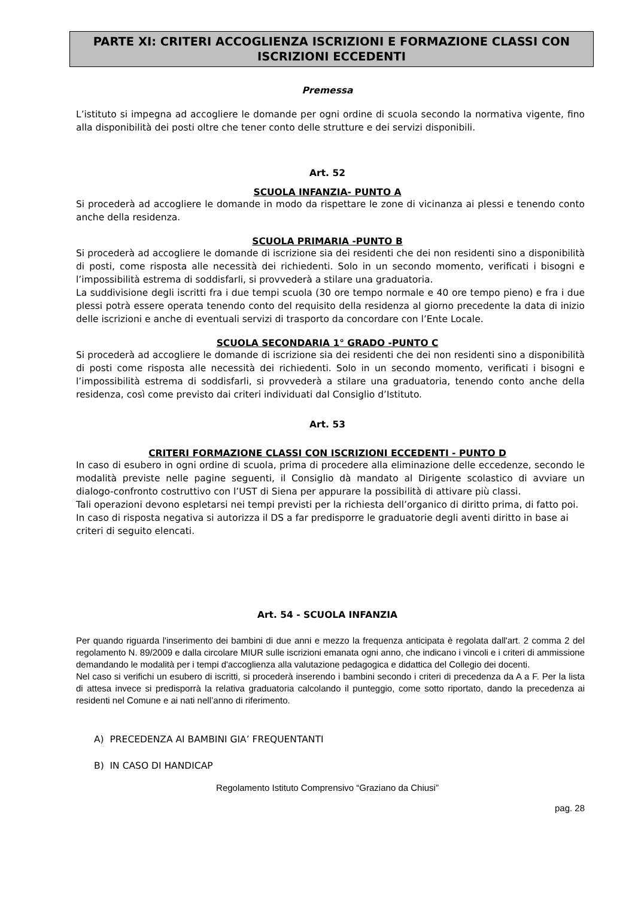PARTE XI: CRITERI ACCOGLIENZA ISCRIZIONI E FORMAZIONE CLASSI CON ISCRIZIONI ECCEDENTI
Premessa
L’istituto si impegna ad accogliere le domande per ogni ordine di scuola secondo la normativa vigente, fino alla disponibilità dei posti oltre che tener conto delle strutture e dei servizi disponibili.
Art. 52
SCUOLA INFANZIA- PUNTO A
Si procederà ad accogliere le domande in modo da rispettare le zone di vicinanza ai plessi e tenendo conto anche della residenza.
SCUOLA PRIMARIA -PUNTO B
Si procederà ad accogliere le domande di iscrizione sia dei residenti che dei non residenti sino a disponibilità di posti, come risposta alle necessità dei richiedenti. Solo in un secondo momento, verificati i bisogni e l’impossibilità estrema di soddisfarli, si provvederà a stilare una graduatoria.
La suddivisione degli iscritti fra i due tempi scuola (30 ore tempo normale e 40 ore tempo pieno) e fra i due plessi potrà essere operata tenendo conto del requisito della residenza al giorno precedente la data di inizio delle iscrizioni e anche di eventuali servizi di trasporto da concordare con l’Ente Locale.
SCUOLA SECONDARIA 1° GRADO -PUNTO C
Si procederà ad accogliere le domande di iscrizione sia dei residenti che dei non residenti sino a disponibilità di posti come risposta alle necessità dei richiedenti. Solo in un secondo momento, verificati i bisogni e l’impossibilità estrema di soddisfarli, si provvederà a stilare una graduatoria, tenendo conto anche della residenza, così come previsto dai criteri individuati dal Consiglio d’Istituto.
Art. 53
CRITERI FORMAZIONE CLASSI CON ISCRIZIONI ECCEDENTI - PUNTO D
In caso di esubero in ogni ordine di scuola, prima di procedere alla eliminazione delle eccedenze, secondo le modalità previste nelle pagine seguenti, il Consiglio dà mandato al Dirigente scolastico di avviare un dialogo-confronto costruttivo con l’UST di Siena per appurare la possibilità di attivare più classi.
Tali operazioni devono espletarsi nei tempi previsti per la richiesta dell’organico di diritto prima, di fatto poi. In caso di risposta negativa si autorizza il DS a far predisporre le graduatorie degli aventi diritto in base ai criteri di seguito elencati.
Art. 54 - SCUOLA INFANZIA
Per quando riguarda l'inserimento dei bambini di due anni e mezzo la frequenza anticipata è regolata dall'art. 2 comma 2 del regolamento N. 89/2009 e dalla circolare MIUR sulle iscrizioni emanata ogni anno, che indicano i vincoli e i criteri di ammissione demandando le modalità per i tempi d'accoglienza alla valutazione pedagogica e didattica del Collegio dei docenti.
Nel caso si verifichi un esubero di iscritti, si procederà inserendo i bambini secondo i criteri di precedenza da A a F. Per la lista di attesa invece si predisporrà la relativa graduatoria calcolando il punteggio, come sotto riportato, dando la precedenza ai residenti nel Comune e ai nati nell’anno di riferimento.
A) PRECEDENZA AI BAMBINI GIA’ FREQUENTANTI
B) IN CASO DI HANDICAP
Regolamento Istituto Comprensivo “Graziano da Chiusi”
pag. 28